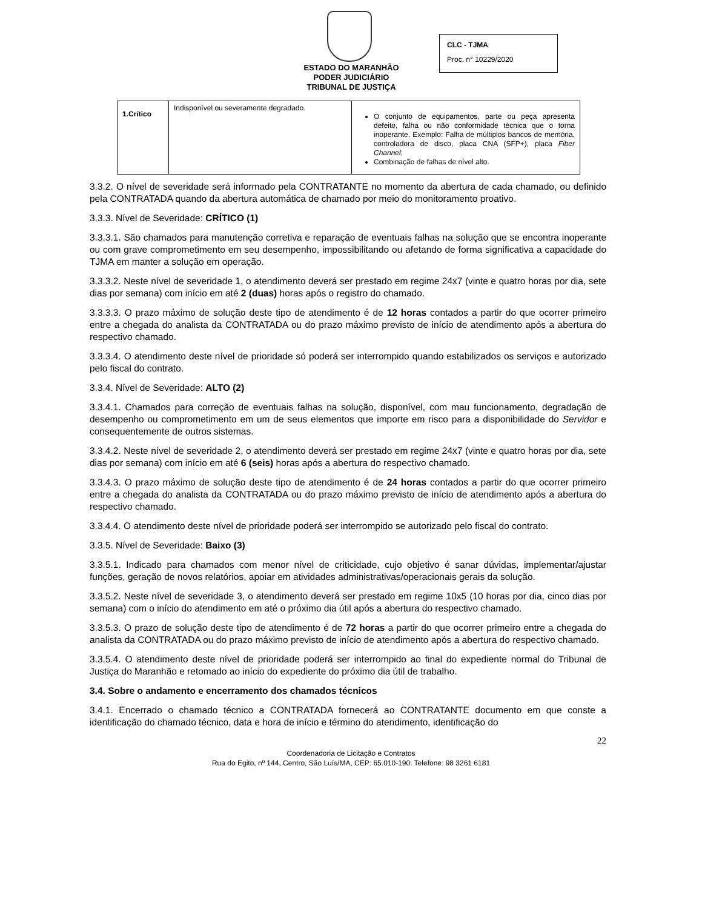ESTADO DO MARANHÃO
PODER JUDICIÁRIO
TRIBUNAL DE JUSTIÇA
CLC - TJMA
Proc. n° 10229/2020
| 1.Crítico | Indisponível ou severamente degradado. | O conjunto de equipamentos, parte ou peça apresenta defeito, falha ou não conformidade técnica que o torna inoperante. Exemplo: Falha de múltiplos bancos de memória, controladora de disco, placa CNA (SFP+), placa Fiber Channel ; Combinação de falhas de nível alto. |
3.3.2. O nível de severidade será informado pela CONTRATANTE no momento da abertura de cada chamado, ou definido pela CONTRATADA quando da abertura automática de chamado por meio do monitoramento proativo.
3.3.3. Nível de Severidade: CRÍTICO (1)
3.3.3.1. São chamados para manutenção corretiva e reparação de eventuais falhas na solução que se encontra inoperante ou com grave comprometimento em seu desempenho, impossibilitando ou afetando de forma significativa a capacidade do TJMA em manter a solução em operação.
3.3.3.2. Neste nível de severidade 1, o atendimento deverá ser prestado em regime 24x7 (vinte e quatro horas por dia, sete dias por semana) com início em até 2 (duas) horas após o registro do chamado.
3.3.3.3. O prazo máximo de solução deste tipo de atendimento é de 12 horas contados a partir do que ocorrer primeiro entre a chegada do analista da CONTRATADA ou do prazo máximo previsto de início de atendimento após a abertura do respectivo chamado.
3.3.3.4. O atendimento deste nível de prioridade só poderá ser interrompido quando estabilizados os serviços e autorizado pelo fiscal do contrato.
3.3.4. Nível de Severidade: ALTO (2)
3.3.4.1. Chamados para correção de eventuais falhas na solução, disponível, com mau funcionamento, degradação de desempenho ou comprometimento em um de seus elementos que importe em risco para a disponibilidade do Servidor e consequentemente de outros sistemas.
3.3.4.2. Neste nível de severidade 2, o atendimento deverá ser prestado em regime 24x7 (vinte e quatro horas por dia, sete dias por semana) com início em até 6 (seis) horas após a abertura do respectivo chamado.
3.3.4.3. O prazo máximo de solução deste tipo de atendimento é de 24 horas contados a partir do que ocorrer primeiro entre a chegada do analista da CONTRATADA ou do prazo máximo previsto de início de atendimento após a abertura do respectivo chamado.
3.3.4.4. O atendimento deste nível de prioridade poderá ser interrompido se autorizado pelo fiscal do contrato.
3.3.5. Nível de Severidade: Baixo (3)
3.3.5.1. Indicado para chamados com menor nível de criticidade, cujo objetivo é sanar dúvidas, implementar/ajustar funções, geração de novos relatórios, apoiar em atividades administrativas/operacionais gerais da solução.
3.3.5.2. Neste nível de severidade 3, o atendimento deverá ser prestado em regime 10x5 (10 horas por dia, cinco dias por semana) com o início do atendimento em até o próximo dia útil após a abertura do respectivo chamado.
3.3.5.3. O prazo de solução deste tipo de atendimento é de 72 horas a partir do que ocorrer primeiro entre a chegada do analista da CONTRATADA ou do prazo máximo previsto de início de atendimento após a abertura do respectivo chamado.
3.3.5.4. O atendimento deste nível de prioridade poderá ser interrompido ao final do expediente normal do Tribunal de Justiça do Maranhão e retomado ao início do expediente do próximo dia útil de trabalho.
3.4. Sobre o andamento e encerramento dos chamados técnicos
3.4.1. Encerrado o chamado técnico a CONTRATADA fornecerá ao CONTRATANTE documento em que conste a identificação do chamado técnico, data e hora de início e término do atendimento, identificação do
22
Coordenadoria de Licitação e Contratos
Rua do Egito, nº 144, Centro, São Luís/MA, CEP: 65.010-190. Telefone: 98 3261 6181